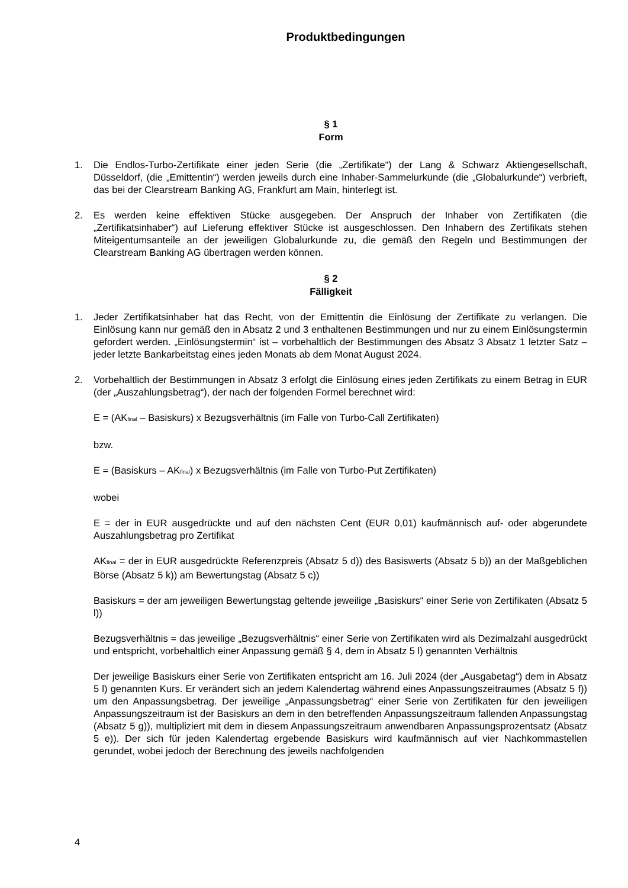Produktbedingungen
§ 1
Form
1. Die Endlos-Turbo-Zertifikate einer jeden Serie (die „Zertifikate“) der Lang & Schwarz Aktiengesellschaft, Düsseldorf, (die „Emittentin“) werden jeweils durch eine Inhaber-Sammelurkunde (die „Globalurkunde“) verbrieft, das bei der Clearstream Banking AG, Frankfurt am Main, hinterlegt ist.
2. Es werden keine effektiven Stücke ausgegeben. Der Anspruch der Inhaber von Zertifikaten (die „Zertifikatsinhaber“) auf Lieferung effektiver Stücke ist ausgeschlossen. Den Inhabern des Zertifikats stehen Miteigentumsanteile an der jeweiligen Globalurkunde zu, die gemäß den Regeln und Bestimmungen der Clearstream Banking AG übertragen werden können.
§ 2
Fälligkeit
1. Jeder Zertifikatsinhaber hat das Recht, von der Emittentin die Einlösung der Zertifikate zu verlangen. Die Einlösung kann nur gemäß den in Absatz 2 und 3 enthaltenen Bestimmungen und nur zu einem Einlösungstermin gefordert werden. „Einlösungstermin“ ist – vorbehaltlich der Bestimmungen des Absatz 3 Absatz 1 letzter Satz – jeder letzte Bankarbeitstag eines jeden Monats ab dem Monat August 2024.
2. Vorbehaltlich der Bestimmungen in Absatz 3 erfolgt die Einlösung eines jeden Zertifikats zu einem Betrag in EUR (der „Auszahlungsbetrag“), der nach der folgenden Formel berechnet wird:
E = (AK<sub>final</sub> – Basiskurs) x Bezugsverhältnis (im Falle von Turbo-Call Zertifikaten)
bzw.
E = (Basiskurs – AK<sub>final</sub>) x Bezugsverhältnis (im Falle von Turbo-Put Zertifikaten)
wobei
E = der in EUR ausgedrückte und auf den nächsten Cent (EUR 0,01) kaufmännisch auf- oder abgerundete Auszahlungsbetrag pro Zertifikat
AK<sub>final</sub> = der in EUR ausgedrückte Referenzpreis (Absatz 5 d)) des Basiswerts (Absatz 5 b)) an der Maßgeblichen Börse (Absatz 5 k)) am Bewertungstag (Absatz 5 c))
Basiskurs = der am jeweiligen Bewertungstag geltende jeweilige „Basiskurs“ einer Serie von Zertifikaten (Absatz 5 l))
Bezugsverhältnis = das jeweilige „Bezugsverhältnis“ einer Serie von Zertifikaten wird als Dezimalzahl ausgedrückt und entspricht, vorbehaltlich einer Anpassung gemäß § 4, dem in Absatz 5 l) genannten Verhältnis
Der jeweilige Basiskurs einer Serie von Zertifikaten entspricht am 16. Juli 2024 (der „Ausgabetag“) dem in Absatz 5 l) genannten Kurs. Er verändert sich an jedem Kalendertag während eines Anpassungszeitraumes (Absatz 5 f)) um den Anpassungsbetrag. Der jeweilige „Anpassungsbetrag“ einer Serie von Zertifikaten für den jeweiligen Anpassungszeitraum ist der Basiskurs an dem in den betreffenden Anpassungszeitraum fallenden Anpassungstag (Absatz 5 g)), multipliziert mit dem in diesem Anpassungszeitraum anwendbaren Anpassungsprozentsatz (Absatz 5 e)). Der sich für jeden Kalendertag ergebende Basiskurs wird kaufmännisch auf vier Nachkommastellen gerundet, wobei jedoch der Berechnung des jeweils nachfolgenden
4